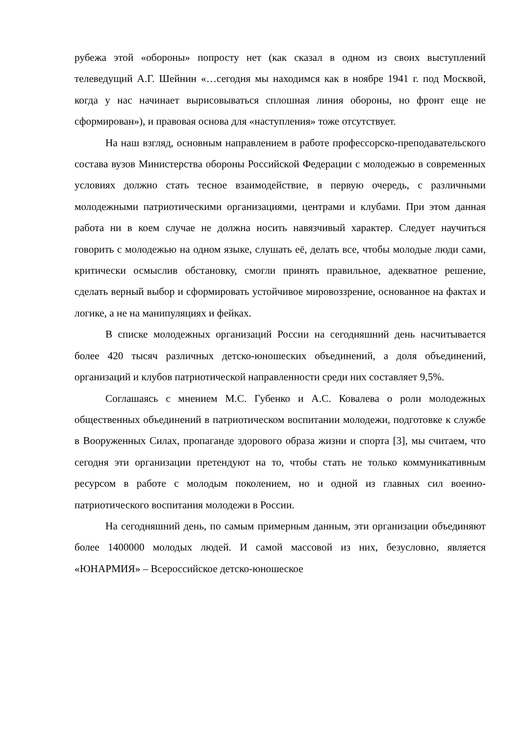рубежа этой «обороны» попросту нет (как сказал в одном из своих выступлений телеведущий А.Г. Шейнин «…сегодня мы находимся как в ноябре 1941 г. под Москвой, когда у нас начинает вырисовываться сплошная линия обороны, но фронт еще не сформирован»), и правовая основа для «наступления» тоже отсутствует.
На наш взгляд, основным направлением в работе профессорско-преподавательского состава вузов Министерства обороны Российской Федерации с молодежью в современных условиях должно стать тесное взаимодействие, в первую очередь, с различными молодежными патриотическими организациями, центрами и клубами. При этом данная работа ни в коем случае не должна носить навязчивый характер. Следует научиться говорить с молодежью на одном языке, слушать её, делать все, чтобы молодые люди сами, критически осмыслив обстановку, смогли принять правильное, адекватное решение, сделать верный выбор и сформировать устойчивое мировоззрение, основанное на фактах и логике, а не на манипуляциях и фейках.
В списке молодежных организаций России на сегодняшний день насчитывается более 420 тысяч различных детско-юношеских объединений, а доля объединений, организаций и клубов патриотической направленности среди них составляет 9,5%.
Соглашаясь с мнением М.С. Губенко и А.С. Ковалева о роли молодежных общественных объединений в патриотическом воспитании молодежи, подготовке к службе в Вооруженных Силах, пропаганде здорового образа жизни и спорта [3], мы считаем, что сегодня эти организации претендуют на то, чтобы стать не только коммуникативным ресурсом в работе с молодым поколением, но и одной из главных сил военно-патриотического воспитания молодежи в России.
На сегодняшний день, по самым примерным данным, эти организации объединяют более 1400000 молодых людей. И самой массовой из них, безусловно, является «ЮНАРМИЯ» – Всероссийское детско-юношеское